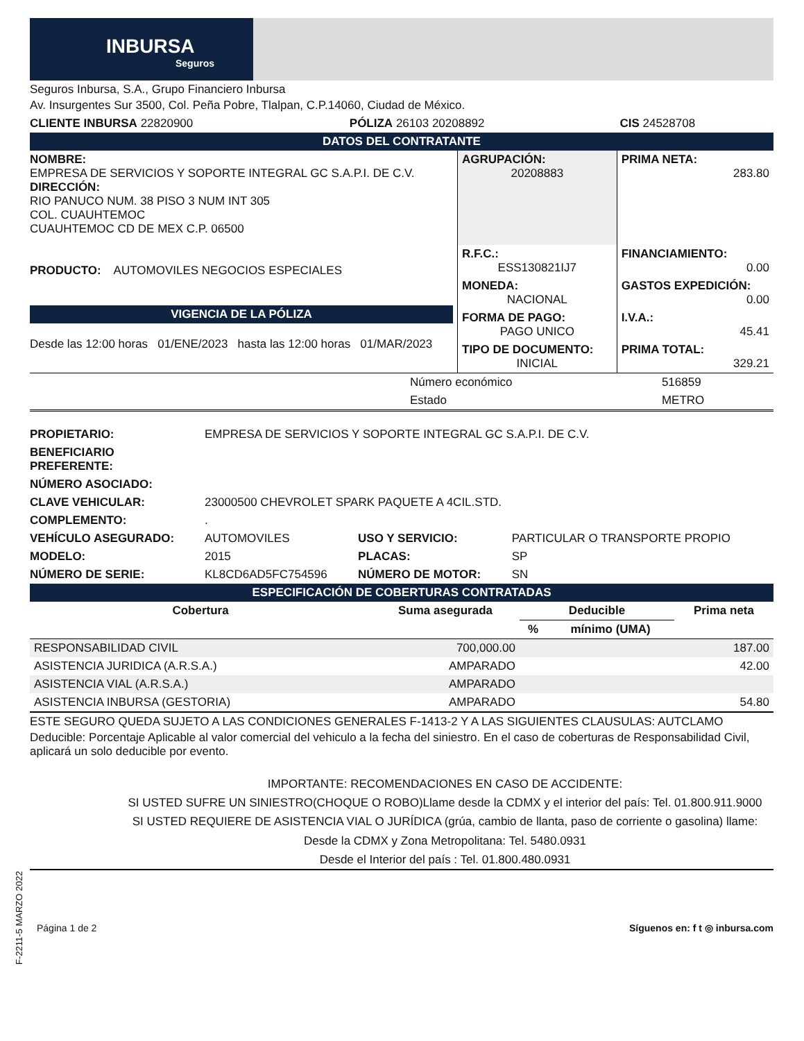INBURSA
Seguros
Seguros Inbursa, S.A., Grupo Financiero Inbursa
Av. Insurgentes Sur 3500, Col. Peña Pobre, Tlalpan, C.P.14060, Ciudad de México.
| CLIENTE INBURSA 22820900 | PÓLIZA 26103 20208892 | CIS 24528708 |
DATOS DEL CONTRATANTE
| NOMBRE: EMPRESA DE SERVICIOS Y SOPORTE INTEGRAL GC S.A.P.I. DE C.V. DIRECCIÓN: RIO PANUCO NUM. 38 PISO 3 NUM INT 305 COL. CUAUHTEMOC CUAUHTEMOC CD DE MEX C.P. 06500 PRODUCTO: AUTOMOVILES NEGOCIOS ESPECIALES VIGENCIA DE LA PÓLIZA Desde las 12:00 horas 01/ENE/2023 hasta las 12:00 horas 01/MAR/2023 | AGRUPACIÓN: 20208883 | PRIMA NETA: 283.80 |
| | R.F.C.: ESS130821IJ7 | FINANCIAMIENTO: 0.00 |
| | MONEDA: NACIONAL | GASTOS EXPEDICIÓN: 0.00 |
| | FORMA DE PAGO: PAGO UNICO | I.V.A.: 45.41 |
| | TIPO DE DOCUMENTO: INICIAL | PRIMA TOTAL: 329.21 |
| | Número económico | 516859 |
| | Estado | METRO |
| PROPIETARIO: | EMPRESA DE SERVICIOS Y SOPORTE INTEGRAL GC S.A.P.I. DE C.V. | | |
| BENEFICIARIO PREFERENTE: | | | |
| NÚMERO ASOCIADO: | | | |
| CLAVE VEHICULAR: | 23000500 CHEVROLET SPARK PAQUETE A 4CIL.STD. | | |
| COMPLEMENTO: | . | | |
| VEHÍCULO ASEGURADO: | AUTOMOVILES | USO Y SERVICIO: | PARTICULAR O TRANSPORTE PROPIO |
| MODELO: | 2015 | PLACAS: | SP |
| NÚMERO DE SERIE: | KL8CD6AD5FC754596 | NÚMERO DE MOTOR: | SN |
ESPECIFICACIÓN DE COBERTURAS CONTRATADAS
| Cobertura | Suma asegurada | Deducible | | Prima neta |
| --- | --- | --- | --- | --- |
| | | % | mínimo (UMA) | |
| RESPONSABILIDAD CIVIL | 700,000.00 | | | 187.00 |
| ASISTENCIA JURIDICA (A.R.S.A.) | AMPARADO | | | 42.00 |
| ASISTENCIA VIAL (A.R.S.A.) | AMPARADO | | | |
| ASISTENCIA INBURSA (GESTORIA) | AMPARADO | | | 54.80 |
ESTE SEGURO QUEDA SUJETO A LAS CONDICIONES GENERALES F-1413-2 Y A LAS SIGUIENTES CLAUSULAS: AUTCLAMO
Deducible: Porcentaje Aplicable al valor comercial del vehiculo a la fecha del siniestro. En el caso de coberturas de Responsabilidad Civil, aplicará un solo deducible por evento.
IMPORTANTE: RECOMENDACIONES EN CASO DE ACCIDENTE:
SI USTED SUFRE UN SINIESTRO(CHOQUE O ROBO)Llame desde la CDMX y el interior del país: Tel. 01.800.911.9000
SI USTED REQUIERE DE ASISTENCIA VIAL O JURÍDICA (grúa, cambio de llanta, paso de corriente o gasolina) llame:
Desde la CDMX y Zona Metropolitana: Tel. 5480.0931
Desde el Interior del país : Tel. 01.800.480.0931
Página 1 de 2 Síguenos en: f t ◎ inbursa.com
F-2211-5 MARZO 2022